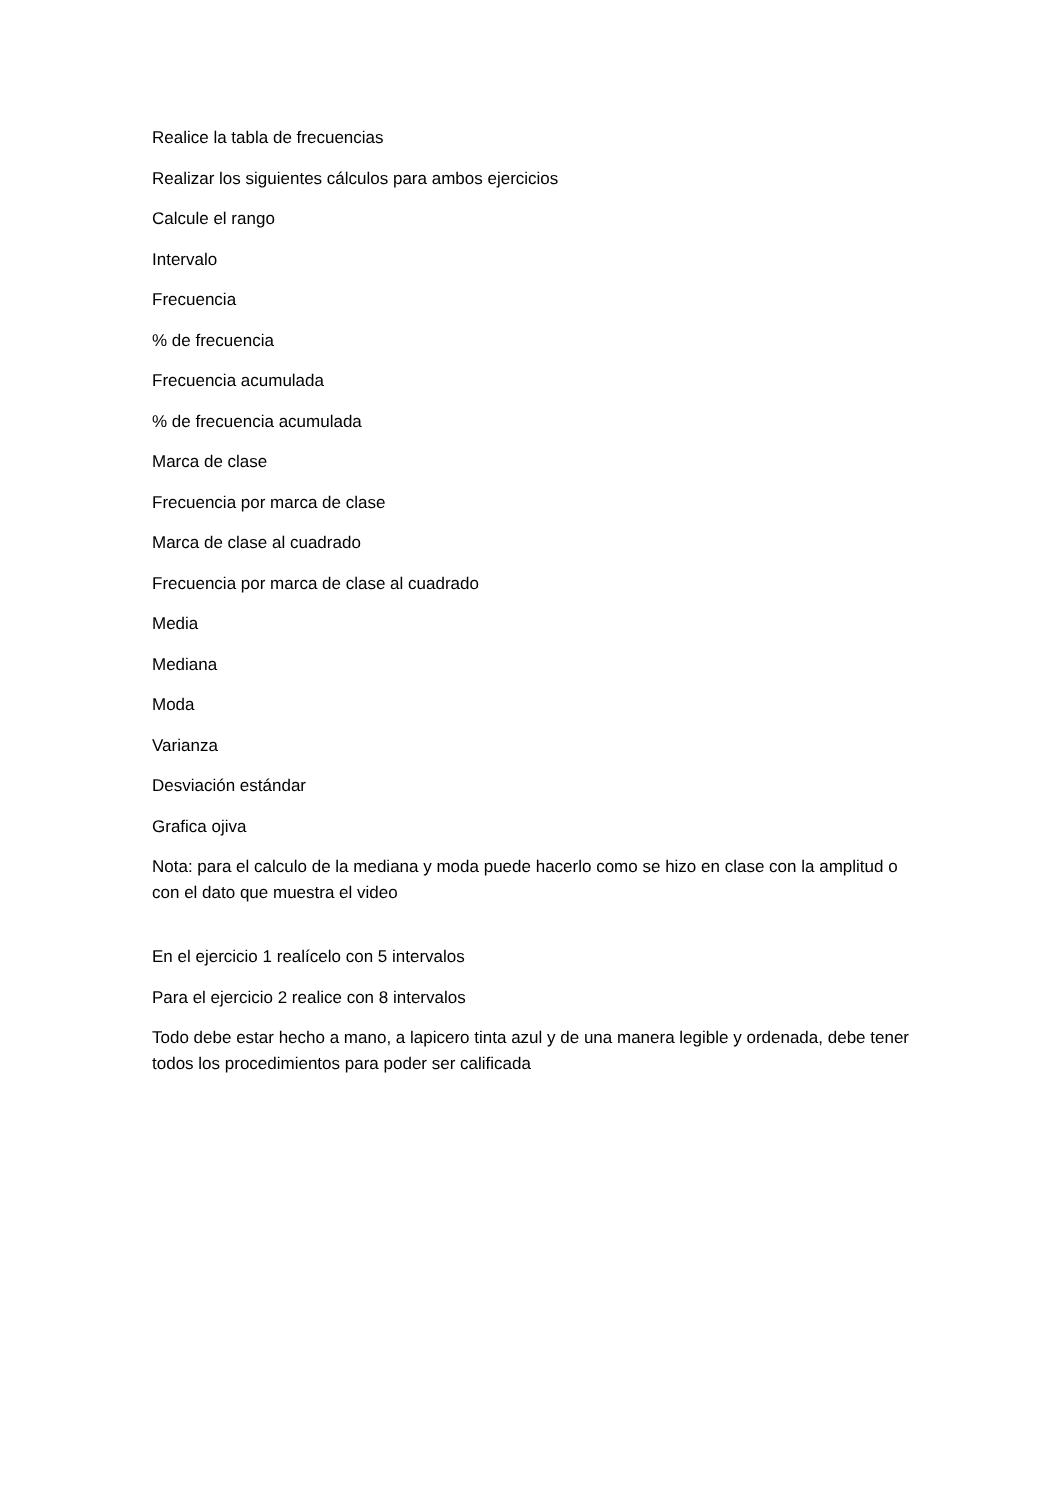Realice la tabla de frecuencias
Realizar los siguientes cálculos para ambos ejercicios
Calcule el rango
Intervalo
Frecuencia
% de frecuencia
Frecuencia acumulada
% de frecuencia acumulada
Marca de clase
Frecuencia por marca de clase
Marca de clase al cuadrado
Frecuencia por marca de clase al cuadrado
Media
Mediana
Moda
Varianza
Desviación estándar
Grafica ojiva
Nota: para el calculo de la mediana y moda puede hacerlo como se hizo en clase con la amplitud o con el dato que muestra el video
En el ejercicio 1 realícelo con 5 intervalos
Para el ejercicio 2 realice con 8 intervalos
Todo debe estar hecho a mano, a lapicero tinta azul y de una manera legible y ordenada, debe tener todos los procedimientos para poder ser calificada